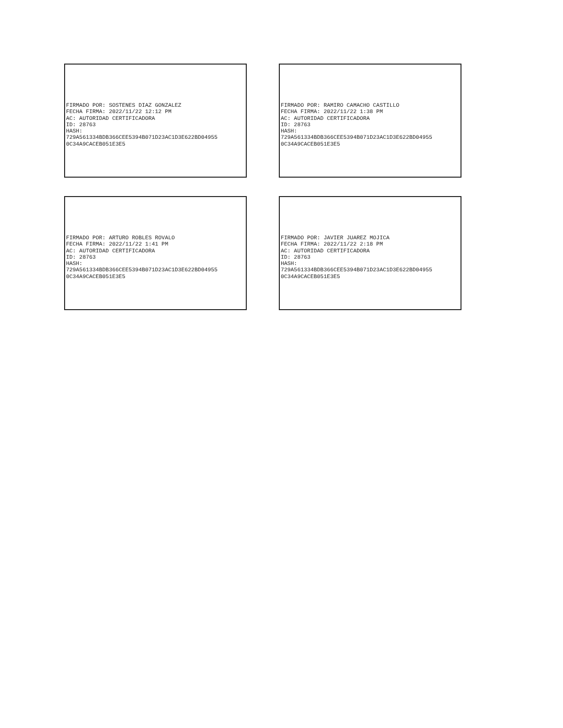FIRMADO POR: SOSTENES DIAZ GONZALEZ FECHA FIRMA: 2022/11/22 12:12 PM AC: AUTORIDAD CERTIFICADORA ID: 28763 HASH: 729A561334BDB366CEE5394B071D23AC1D3E622BD04955 0C34A9CACEB051E3E5
FIRMADO POR: RAMIRO CAMACHO CASTILLO FECHA FIRMA: 2022/11/22 1:38 PM AC: AUTORIDAD CERTIFICADORA ID: 28763 HASH: 729A561334BDB366CEE5394B071D23AC1D3E622BD04955 0C34A9CACEB051E3E5
FIRMADO POR: ARTURO ROBLES ROVALO FECHA FIRMA: 2022/11/22 1:41 PM AC: AUTORIDAD CERTIFICADORA ID: 28763 HASH: 729A561334BDB366CEE5394B071D23AC1D3E622BD04955 0C34A9CACEB051E3E5
FIRMADO POR: JAVIER JUAREZ MOJICA FECHA FIRMA: 2022/11/22 2:18 PM AC: AUTORIDAD CERTIFICADORA ID: 28763 HASH: 729A561334BDB366CEE5394B071D23AC1D3E622BD04955 0C34A9CACEB051E3E5